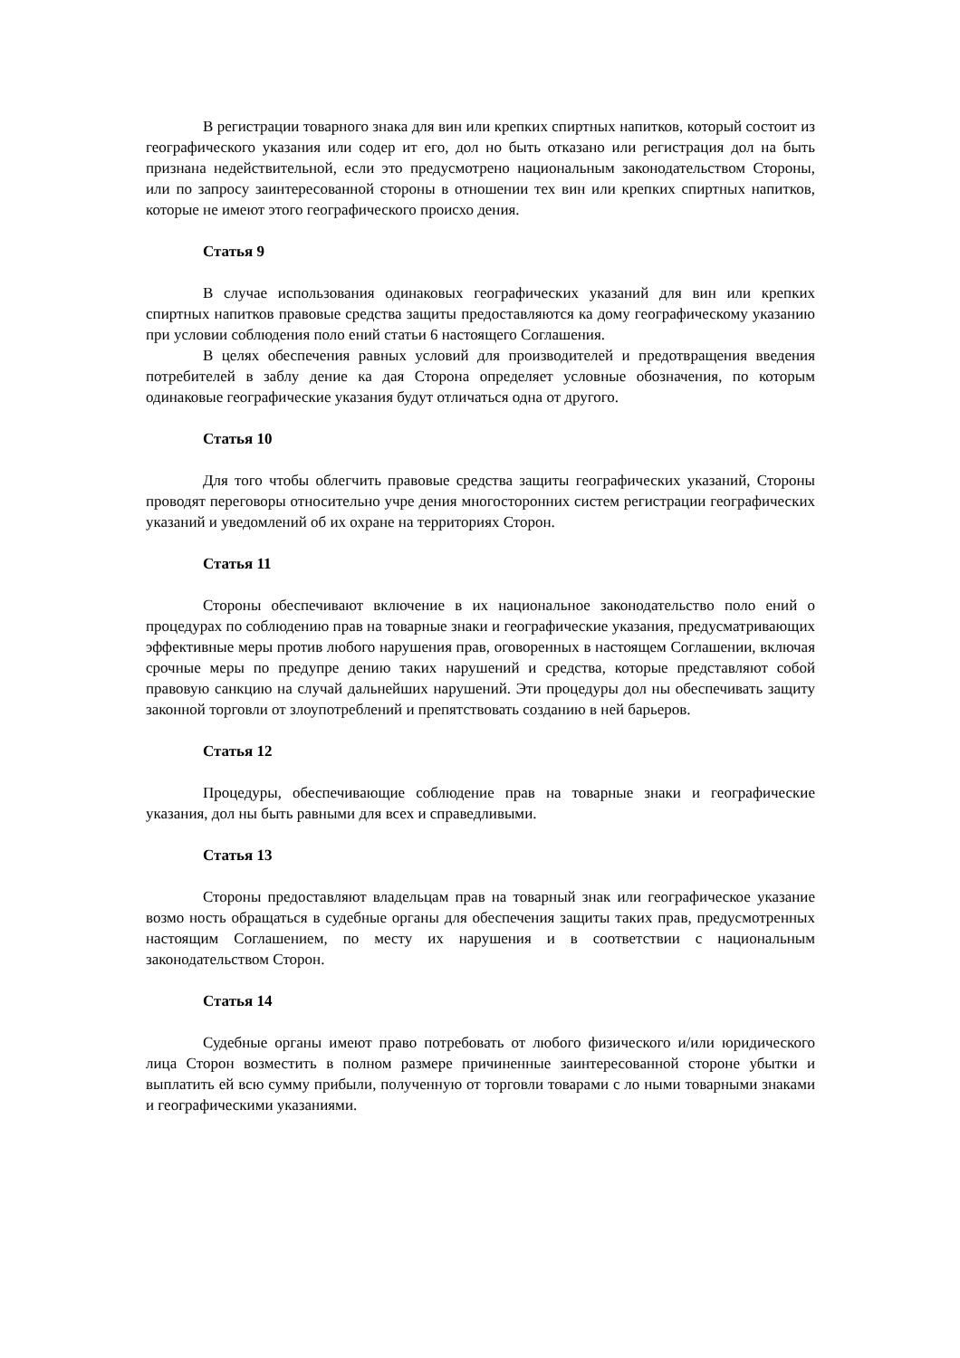В регистрации товарного знака для вин или крепких спиртных напитков, который состоит из географического указания или содер ит его, дол но быть отказано или регистрация дол на быть признана недействительной, если это предусмотрено национальным законодательством Стороны, или по запросу заинтересованной стороны в отношении тех вин или крепких спиртных напитков, которые не имеют этого географического происхо дения.
Статья 9
В случае использования одинаковых географических указаний для вин или крепких спиртных напитков правовые средства защиты предоставляются ка дому географическому указанию при условии соблюдения поло ений статьи 6 настоящего Соглашения.
В целях обеспечения равных условий для производителей и предотвращения введения потребителей в заблу дение ка дая Сторона определяет условные обозначения, по которым одинаковые географические указания будут отличаться одна от другого.
Статья 10
Для того чтобы облегчить правовые средства защиты географических указаний, Стороны проводят переговоры относительно учре дения многосторонних систем регистрации географических указаний и уведомлений об их охране на территориях Сторон.
Статья 11
Стороны обеспечивают включение в их национальное законодательство поло ений о процедурах по соблюдению прав на товарные знаки и географические указания, предусматривающих эффективные меры против любого нарушения прав, оговоренных в настоящем Соглашении, включая срочные меры по предупре дению таких нарушений и средства, которые представляют собой правовую санкцию на случай дальнейших нарушений. Эти процедуры дол ны обеспечивать защиту законной торговли от злоупотреблений и препятствовать созданию в ней барьеров.
Статья 12
Процедуры, обеспечивающие соблюдение прав на товарные знаки и географические указания, дол ны быть равными для всех и справедливыми.
Статья 13
Стороны предоставляют владельцам прав на товарный знак или географическое указание возмо ность обращаться в судебные органы для обеспечения защиты таких прав, предусмотренных настоящим Соглашением, по месту их нарушения и в соответствии с национальным законодательством Сторон.
Статья 14
Судебные органы имеют право потребовать от любого физического и/или юридического лица Сторон возместить в полном размере причиненные заинтересованной стороне убытки и выплатить ей всю сумму прибыли, полученную от торговли товарами с ло ными товарными знаками и географическими указаниями.